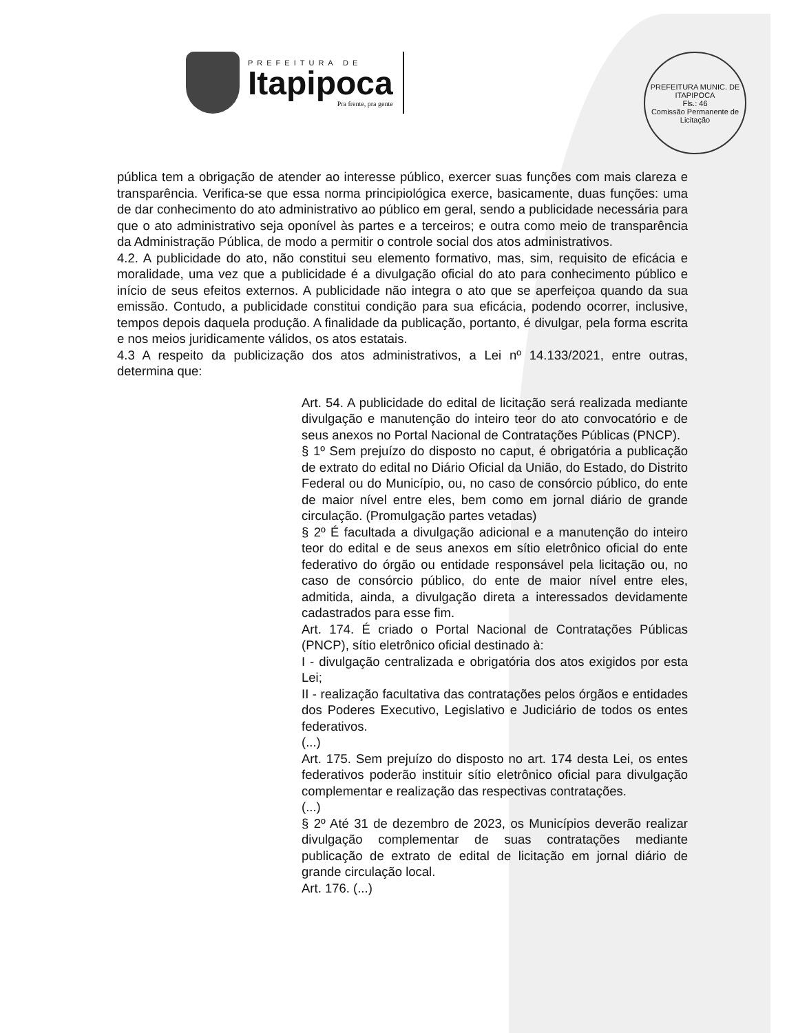PREFEITURA DE
Itapipoca
Pra frente, pra gente
PREFEITURA MUNIC. DE ITAPIPOCA
Fls.: 46
Comissão Permanente de Licitação
pública tem a obrigação de atender ao interesse público, exercer suas funções com mais clareza e transparência. Verifica-se que essa norma principiológica exerce, basicamente, duas funções: uma de dar conhecimento do ato administrativo ao público em geral, sendo a publicidade necessária para que o ato administrativo seja oponível às partes e a terceiros; e outra como meio de transparência da Administração Pública, de modo a permitir o controle social dos atos administrativos.
4.2. A publicidade do ato, não constitui seu elemento formativo, mas, sim, requisito de eficácia e moralidade, uma vez que a publicidade é a divulgação oficial do ato para conhecimento público e início de seus efeitos externos. A publicidade não integra o ato que se aperfeiçoa quando da sua emissão. Contudo, a publicidade constitui condição para sua eficácia, podendo ocorrer, inclusive, tempos depois daquela produção. A finalidade da publicação, portanto, é divulgar, pela forma escrita e nos meios juridicamente válidos, os atos estatais.
4.3 A respeito da publicização dos atos administrativos, a Lei nº 14.133/2021, entre outras, determina que:
Art. 54. A publicidade do edital de licitação será realizada mediante divulgação e manutenção do inteiro teor do ato convocatório e de seus anexos no Portal Nacional de Contratações Públicas (PNCP).
§ 1º Sem prejuízo do disposto no caput, é obrigatória a publicação de extrato do edital no Diário Oficial da União, do Estado, do Distrito Federal ou do Município, ou, no caso de consórcio público, do ente de maior nível entre eles, bem como em jornal diário de grande circulação. (Promulgação partes vetadas)
§ 2º É facultada a divulgação adicional e a manutenção do inteiro teor do edital e de seus anexos em sítio eletrônico oficial do ente federativo do órgão ou entidade responsável pela licitação ou, no caso de consórcio público, do ente de maior nível entre eles, admitida, ainda, a divulgação direta a interessados devidamente cadastrados para esse fim.
Art. 174. É criado o Portal Nacional de Contratações Públicas (PNCP), sítio eletrônico oficial destinado à:
I - divulgação centralizada e obrigatória dos atos exigidos por esta Lei;
II - realização facultativa das contratações pelos órgãos e entidades dos Poderes Executivo, Legislativo e Judiciário de todos os entes federativos.
(...)
Art. 175. Sem prejuízo do disposto no art. 174 desta Lei, os entes federativos poderão instituir sítio eletrônico oficial para divulgação complementar e realização das respectivas contratações.
(...)
§ 2º Até 31 de dezembro de 2023, os Municípios deverão realizar divulgação complementar de suas contratações mediante publicação de extrato de edital de licitação em jornal diário de grande circulação local.
Art. 176. (...)